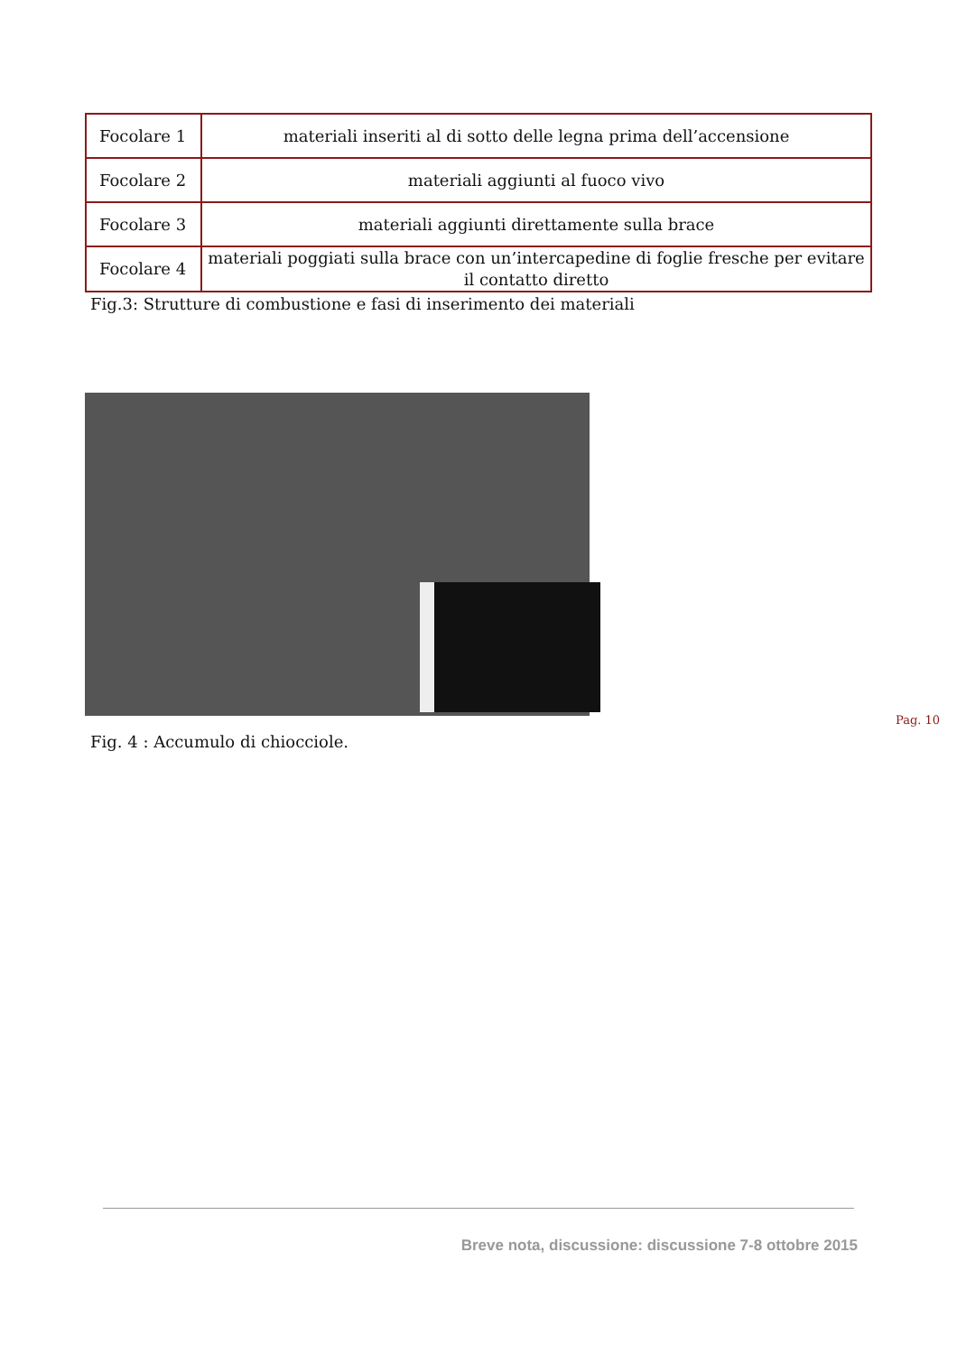| Focolare 1 | materiali inseriti al di sotto delle legna prima dell’accensione |
| Focolare 2 | materiali aggiunti al fuoco vivo |
| Focolare 3 | materiali aggiunti direttamente sulla brace |
| Focolare 4 | materiali poggiati sulla brace con un’intercapedine di foglie fresche per evitare il contatto diretto |
Fig.3: Strutture di combustione e fasi di inserimento dei materiali
Fig. 4 : Accumulo di chiocciole.
Pag. 10
Breve nota, discussione: discussione 7-8 ottobre 2015